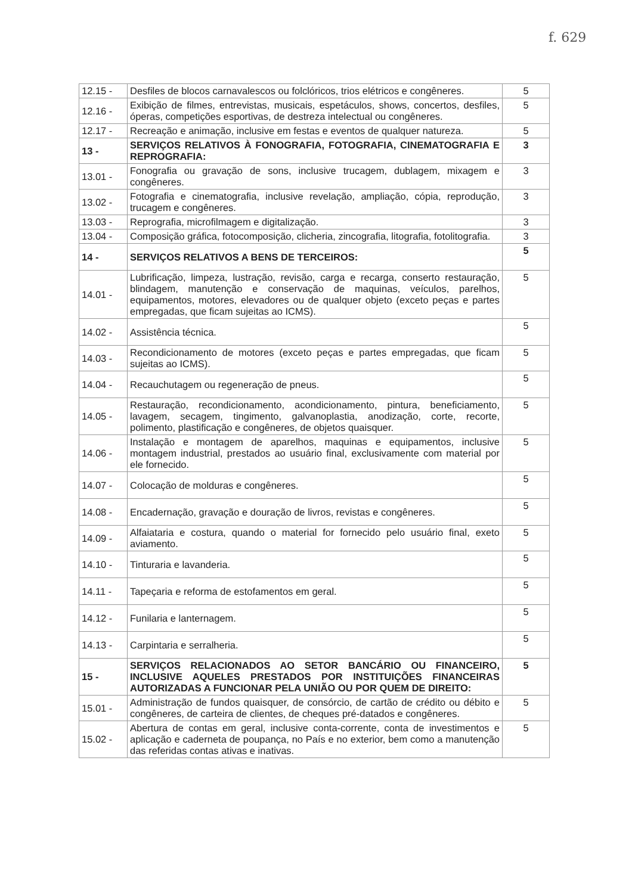f. 629
| 12.15 - | Desfiles de blocos carnavalescos ou folclóricos, trios elétricos e congêneres. | 5 |
| 12.16 - | Exibição de filmes, entrevistas, musicais, espetáculos, shows, concertos, desfiles, óperas, competições esportivas, de destreza intelectual ou congêneres. | 5 |
| 12.17 - | Recreação e animação, inclusive em festas e eventos de qualquer natureza. | 5 |
| 13 - | SERVIÇOS RELATIVOS À FONOGRAFIA, FOTOGRAFIA, CINEMATOGRAFIA E REPROGRAFIA: | 3 |
| 13.01 - | Fonografia ou gravação de sons, inclusive trucagem, dublagem, mixagem e congêneres. | 3 |
| 13.02 - | Fotografia e cinematografia, inclusive revelação, ampliação, cópia, reprodução, trucagem e congêneres. | 3 |
| 13.03 - | Reprografia, microfilmagem e digitalização. | 3 |
| 13.04 - | Composição gráfica, fotocomposição, clicheria, zincografia, litografia, fotolitografia. | 3 |
| 14 - | SERVIÇOS RELATIVOS A BENS DE TERCEIROS: | 5 |
| 14.01 - | Lubrificação, limpeza, lustração, revisão, carga e recarga, conserto restauração, blindagem, manutenção e conservação de maquinas, veículos, parelhos, equipamentos, motores, elevadores ou de qualquer objeto (exceto peças e partes empregadas, que ficam sujeitas ao ICMS). | 5 |
| 14.02 - | Assistência técnica. | 5 |
| 14.03 - | Recondicionamento de motores (exceto peças e partes empregadas, que ficam sujeitas ao ICMS). | 5 |
| 14.04 - | Recauchutagem ou regeneração de pneus. | 5 |
| 14.05 - | Restauração, recondicionamento, acondicionamento, pintura, beneficiamento, lavagem, secagem, tingimento, galvanoplastia, anodização, corte, recorte, polimento, plastificação e congêneres, de objetos quaisquer. | 5 |
| 14.06 - | Instalação e montagem de aparelhos, maquinas e equipamentos, inclusive montagem industrial, prestados ao usuário final, exclusivamente com material por ele fornecido. | 5 |
| 14.07 - | Colocação de molduras e congêneres. | 5 |
| 14.08 - | Encadernação, gravação e douração de livros, revistas e congêneres. | 5 |
| 14.09 - | Alfaiataria e costura, quando o material for fornecido pelo usuário final, exeto aviamento. | 5 |
| 14.10 - | Tinturaria e lavanderia. | 5 |
| 14.11 - | Tapeçaria e reforma de estofamentos em geral. | 5 |
| 14.12 - | Funilaria e lanternagem. | 5 |
| 14.13 - | Carpintaria e serralheria. | 5 |
| 15 - | SERVIÇOS RELACIONADOS AO SETOR BANCÁRIO OU FINANCEIRO, INCLUSIVE AQUELES PRESTADOS POR INSTITUIÇÕES FINANCEIRAS AUTORIZADAS A FUNCIONAR PELA UNIÃO OU POR QUEM DE DIREITO: | 5 |
| 15.01 - | Administração de fundos quaisquer, de consórcio, de cartão de crédito ou débito e congêneres, de carteira de clientes, de cheques pré-datados e congêneres. | 5 |
| 15.02 - | Abertura de contas em geral, inclusive conta-corrente, conta de investimentos e aplicação e caderneta de poupança, no País e no exterior, bem como a manutenção das referidas contas ativas e inativas. | 5 |